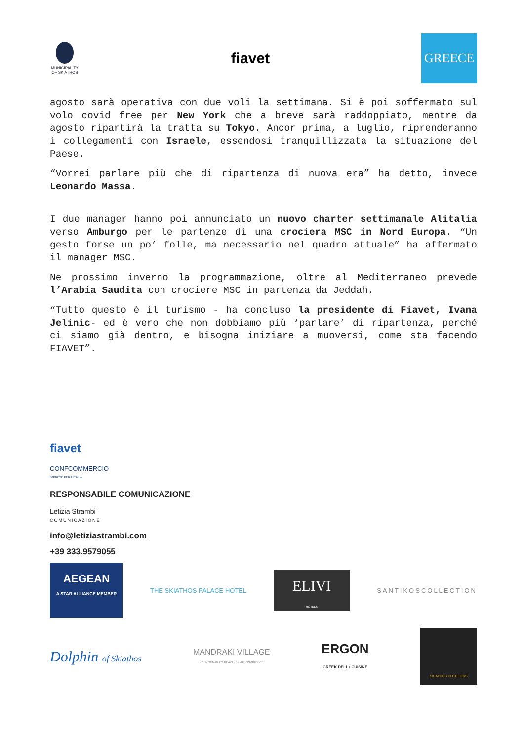MUNICIPALITY OF SKIATHOS
fiavet
GREECE
agosto sarà operativa con due voli la settimana. Si è poi soffermato sul volo covid free per New York che a breve sarà raddoppiato, mentre da agosto ripartirà la tratta su Tokyo. Ancor prima, a luglio, riprenderanno i collegamenti con Israele, essendosi tranquillizzata la situazione del Paese.
“Vorrei parlare più che di ripartenza di nuova era” ha detto, invece Leonardo Massa.
I due manager hanno poi annunciato un nuovo charter settimanale Alitalia verso Amburgo per le partenze di una crociera MSC in Nord Europa. “Un gesto forse un po’ folle, ma necessario nel quadro attuale” ha affermato il manager MSC.
Ne prossimo inverno la programmazione, oltre al Mediterraneo prevede l’Arabia Saudita con crociere MSC in partenza da Jeddah.
“Tutto questo è il turismo - ha concluso la presidente di Fiavet, Ivana Jelinic- ed è vero che non dobbiamo più ‘parlare’ di ripartenza, perché ci siamo già dentro, e bisogna iniziare a muoversi, come sta facendo FIAVET”.
fiavet
CONFCOMMERCIO
IMPRESE PER L'ITALIA
RESPONSABILE COMUNICAZIONE
Letizia Strambi
COMUNICAZIONE
info@letiziastrambi.com
+39 333.9579055
AEGEAN
A STAR ALLIANCE MEMBER
THE SKIATHOS PALACE HOTEL
ELIVI
HOTELS
SANTIKOSCOLLECTION
Dolphin of Skiathos
MANDRAKI VILLAGE
KOUKOUNARIES BEACH-SKIATHOS-GREECE
ERGON
GREEK DELI + CUISINE
SKIATHOS HOTELIERS